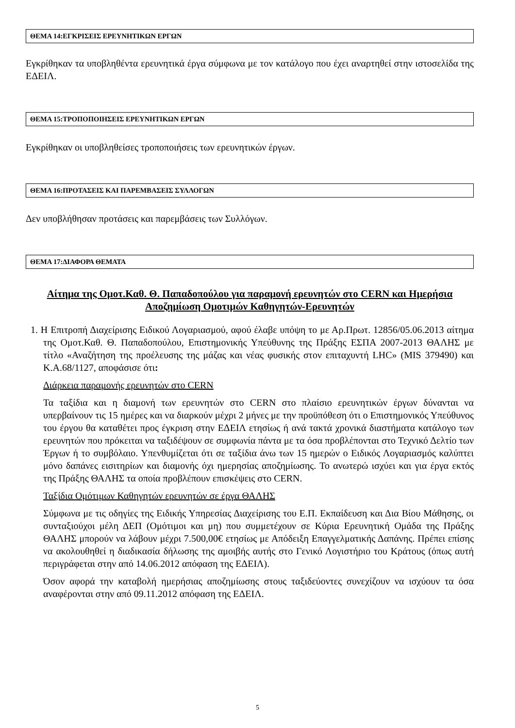ΘΕΜΑ 14:ΕΓΚΡΙΣΕΙΣ ΕΡΕΥΝΗΤΙΚΩΝ ΕΡΓΩΝ
Εγκρίθηκαν τα υποβληθέντα ερευνητικά έργα σύμφωνα με τον κατάλογο που έχει αναρτηθεί στην ιστοσελίδα της ΕΔΕΙΛ.
ΘΕΜΑ 15:ΤΡΟΠΟΠΟΙΗΣΕΙΣ ΕΡΕΥΝΗΤΙΚΩΝ ΕΡΓΩΝ
Εγκρίθηκαν οι υποβληθείσες τροποποιήσεις των ερευνητικών έργων.
ΘΕΜΑ 16:ΠΡΟΤΑΣΕΙΣ ΚΑΙ ΠΑΡΕΜΒΑΣΕΙΣ ΣΥΛΛΟΓΩΝ
Δεν υποβλήθησαν προτάσεις και παρεμβάσεις των Συλλόγων.
ΘΕΜΑ 17:ΔΙΑΦΟΡΑ ΘΕΜΑΤΑ
Αίτημα της Ομοτ.Καθ. Θ. Παπαδοπούλου για παραμονή ερευνητών στο CERN και Ημερήσια Αποζημίωση Ομοτιμών Καθηγητών-Ερευνητών
1. Η Επιτροπή Διαχείρισης Ειδικού Λογαριασμού, αφού έλαβε υπόψη το με Αρ.Πρωτ. 12856/05.06.2013 αίτημα της Ομοτ.Καθ. Θ. Παπαδοπούλου, Επιστημονικής Υπεύθυνης της Πράξης ΕΣΠΑ 2007-2013 ΘΑΛΗΣ με τίτλο «Αναζήτηση της προέλευσης της μάζας και νέας φυσικής στον επιταχυντή LHC» (MIS 379490) και Κ.Α.68/1127, αποφάσισε ότι:
Διάρκεια παραμονής ερευνητών στο CERN
Τα ταξίδια και η διαμονή των ερευνητών στο CERN στο πλαίσιο ερευνητικών έργων δύνανται να υπερβαίνουν τις 15 ημέρες και να διαρκούν μέχρι 2 μήνες με την προϋπόθεση ότι ο Επιστημονικός Υπεύθυνος του έργου θα καταθέτει προς έγκριση στην ΕΔΕΙΛ ετησίως ή ανά τακτά χρονικά διαστήματα κατάλογο των ερευνητών που πρόκειται να ταξιδέψουν σε συμφωνία πάντα με τα όσα προβλέπονται στο Τεχνικό Δελτίο των Έργων ή το συμβόλαιο. Υπενθυμίζεται ότι σε ταξίδια άνω των 15 ημερών ο Ειδικός Λογαριασμός καλύπτει μόνο δαπάνες εισιτηρίων και διαμονής όχι ημερησίας αποζημίωσης. Το ανωτερώ ισχύει και για έργα εκτός της Πράξης ΘΑΛΗΣ τα οποία προβλέπουν επισκέψεις στο CERN.
Ταξίδια Ομότιμων Καθηγητών ερευνητών σε έργα ΘΑΛΗΣ
Σύμφωνα με τις οδηγίες της Ειδικής Υπηρεσίας Διαχείρισης του Ε.Π. Εκπαίδευση και Δια Βίου Μάθησης, οι συνταξιούχοι μέλη ΔΕΠ (Ομότιμοι και μη) που συμμετέχουν σε Κύρια Ερευνητική Ομάδα της Πράξης ΘΑΛΗΣ μπορούν να λάβουν μέχρι 7.500,00€ ετησίως με Απόδειξη Επαγγελματικής Δαπάνης. Πρέπει επίσης να ακολουθηθεί η διαδικασία δήλωσης της αμοιβής αυτής στο Γενικό Λογιστήριο του Κράτους (όπως αυτή περιγράφεται στην από 14.06.2012 απόφαση της ΕΔΕΙΛ).
Όσον αφορά την καταβολή ημερήσιας αποζημίωσης στους ταξιδεύοντες συνεχίζουν να ισχύουν τα όσα αναφέρονται στην από 09.11.2012 απόφαση της ΕΔΕΙΛ.
5